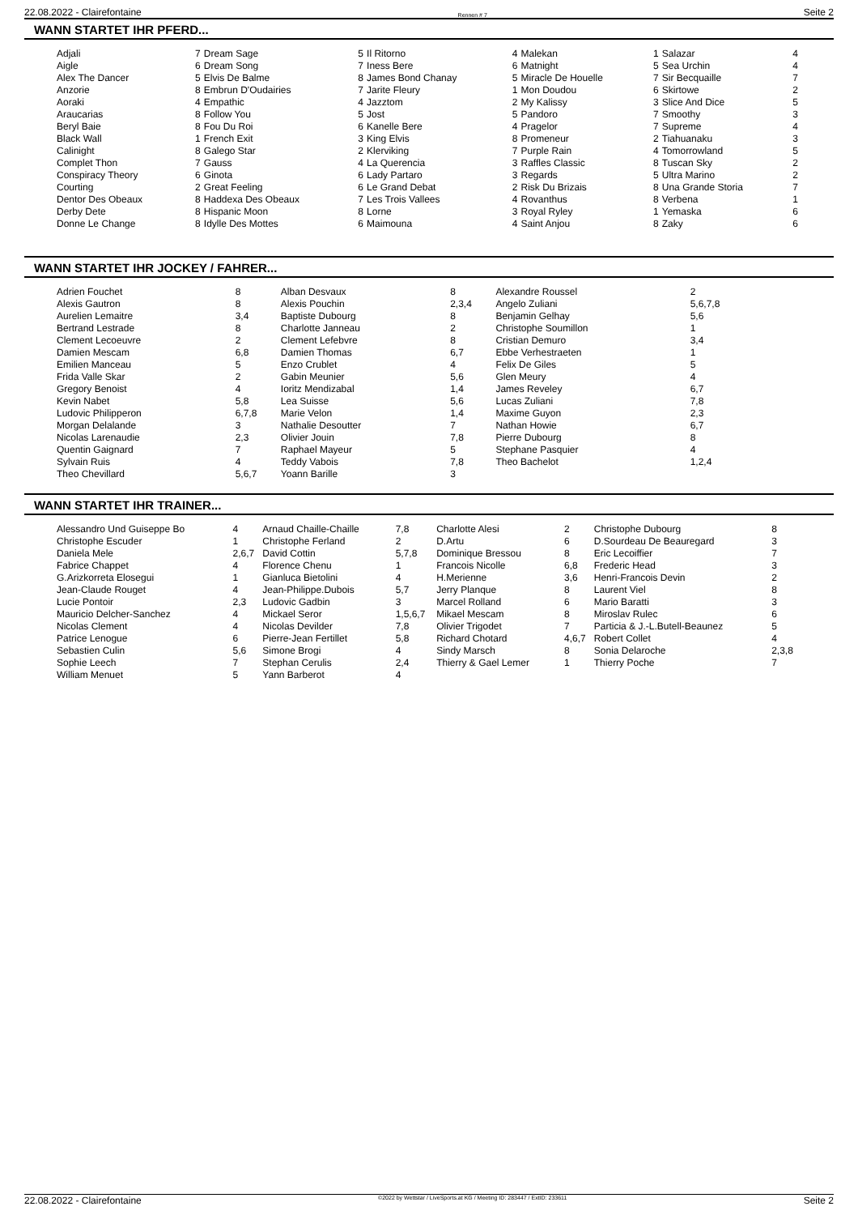22.08.2022 - Clairefontaine Rennen # 7 Seite 2
WANN STARTET IHR PFERD...
| Adjali | 7 | Dream Sage | 5 | Il Ritorno | 4 | Malekan | 1 | Salazar | 4 |
| Aigle | 6 | Dream Song | 7 | Iness Bere | 6 | Matnight | 5 | Sea Urchin | 4 |
| Alex The Dancer | 5 | Elvis De Balme | 8 | James Bond Chanay | 5 | Miracle De Houelle | 7 | Sir Becquaille | 7 |
| Anzorie | 8 | Embrun D'Oudairies | 7 | Jarite Fleury | 1 | Mon Doudou | 6 | Skirtowe | 2 |
| Aoraki | 4 | Empathic | 4 | Jazztom | 2 | My Kalissy | 3 | Slice And Dice | 5 |
| Araucarias | 8 | Follow You | 5 | Jost | 5 | Pandoro | 7 | Smoothy | 3 |
| Beryl Baie | 8 | Fou Du Roi | 6 | Kanelle Bere | 4 | Pragelor | 7 | Supreme | 4 |
| Black Wall | 1 | French Exit | 3 | King Elvis | 8 | Promeneur | 2 | Tiahuanaku | 3 |
| Calinight | 8 | Galego Star | 2 | Klerviking | 7 | Purple Rain | 4 | Tomorrowland | 5 |
| Complet Thon | 7 | Gauss | 4 | La Querencia | 3 | Raffles Classic | 8 | Tuscan Sky | 2 |
| Conspiracy Theory | 6 | Ginota | 6 | Lady Partaro | 3 | Regards | 5 | Ultra Marino | 2 |
| Courting | 2 | Great Feeling | 6 | Le Grand Debat | 2 | Risk Du Brizais | 8 | Una Grande Storia | 7 |
| Dentor Des Obeaux | 8 | Haddexa Des Obeaux | 7 | Les Trois Vallees | 4 | Rovanthus | 8 | Verbena | 1 |
| Derby Dete | 8 | Hispanic Moon | 8 | Lorne | 3 | Royal Ryley | 1 | Yemaska | 6 |
| Donne Le Change | 8 | Idylle Des Mottes | 6 | Maimouna | 4 | Saint Anjou | 8 | Zaky | 6 |
WANN STARTET IHR JOCKEY / FAHRER...
| Adrien Fouchet | 8 | Alban Desvaux | 8 | Alexandre Roussel | 2 |
| Alexis Gautron | 8 | Alexis Pouchin | 2,3,4 | Angelo Zuliani | 5,6,7,8 |
| Aurelien Lemaitre | 3,4 | Baptiste Dubourg | 8 | Benjamin Gelhay | 5,6 |
| Bertrand Lestrade | 8 | Charlotte Janneau | 2 | Christophe Soumillon | 1 |
| Clement Lecoeuvre | 2 | Clement Lefebvre | 8 | Cristian Demuro | 3,4 |
| Damien Mescam | 6,8 | Damien Thomas | 6,7 | Ebbe Verhestraeten | 1 |
| Emilien Manceau | 5 | Enzo Crublet | 4 | Felix De Giles | 5 |
| Frida Valle Skar | 2 | Gabin Meunier | 5,6 | Glen Meury | 4 |
| Gregory Benoist | 4 | Ioritz Mendizabal | 1,4 | James Reveley | 6,7 |
| Kevin Nabet | 5,8 | Lea Suisse | 5,6 | Lucas Zuliani | 7,8 |
| Ludovic Philipperon | 6,7,8 | Marie Velon | 1,4 | Maxime Guyon | 2,3 |
| Morgan Delalande | 3 | Nathalie Desoutter | 7 | Nathan Howie | 6,7 |
| Nicolas Larenaudie | 2,3 | Olivier Jouin | 7,8 | Pierre Dubourg | 8 |
| Quentin Gaignard | 7 | Raphael Mayeur | 5 | Stephane Pasquier | 4 |
| Sylvain Ruis | 4 | Teddy Vabois | 7,8 | Theo Bachelot | 1,2,4 |
| Theo Chevillard | 5,6,7 | Yoann Barille | 3 | | |
WANN STARTET IHR TRAINER...
| Alessandro Und Guiseppe Bo | 4 | Arnaud Chaille-Chaille | 7,8 | Charlotte Alesi | 2 | Christophe Dubourg | 8 |
| Christophe Escuder | 1 | Christophe Ferland | 2 | D.Artu | 6 | D.Sourdeau De Beauregard | 3 |
| Daniela Mele | 2,6,7 | David Cottin | 5,7,8 | Dominique Bressou | 8 | Eric Lecoiffier | 7 |
| Fabrice Chappet | 4 | Florence Chenu | 1 | Francois Nicolle | 6,8 | Frederic Head | 3 |
| G.Arizkorreta Elosegui | 1 | Gianluca Bietolini | 4 | H.Merienne | 3,6 | Henri-Francois Devin | 2 |
| Jean-Claude Rouget | 4 | Jean-Philippe.Dubois | 5,7 | Jerry Planque | 8 | Laurent Viel | 8 |
| Lucie Pontoir | 2,3 | Ludovic Gadbin | 3 | Marcel Rolland | 6 | Mario Baratti | 3 |
| Mauricio Delcher-Sanchez | 4 | Mickael Seror | 1,5,6,7 | Mikael Mescam | 8 | Miroslav Rulec | 6 |
| Nicolas Clement | 4 | Nicolas Devilder | 7,8 | Olivier Trigodet | 7 | Particia & J.-L.Butell-Beaunez | 5 |
| Patrice Lenogue | 6 | Pierre-Jean Fertillet | 5,8 | Richard Chotard | 4,6,7 | Robert Collet | 4 |
| Sebastien Culin | 5,6 | Simone Brogi | 4 | Sindy Marsch | 8 | Sonia Delaroche | 2,3,8 |
| Sophie Leech | 7 | Stephan Cerulis | 2,4 | Thierry & Gael Lemer | 1 | Thierry Poche | 7 |
| William Menuet | 5 | Yann Barberot | 4 | | | | |
22.08.2022 - Clairefontaine ©2022 by Wettstar / LiveSports.at KG / Meeting ID: 283447 / ExtID: 233611 Seite 2